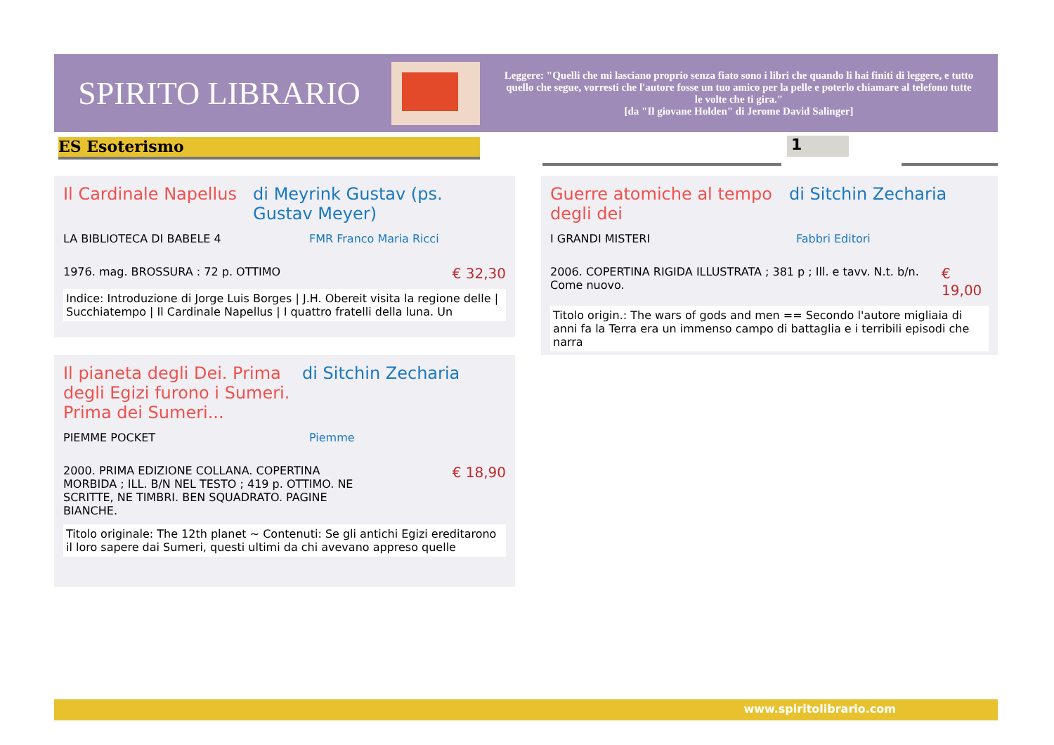SPIRITO LIBRARIO
Leggere: "Quelli che mi lasciano proprio senza fiato sono i libri che quando li hai finiti di leggere, e tutto quello che segue, vorresti che l'autore fosse un tuo amico per la pelle e poterlo chiamare al telefono tutte le volte che ti gira."
[da "Il giovane Holden" di Jerome David Salinger]
ES Esoterismo 1
Il Cardinale Napellus di Meyrink Gustav (ps. Gustav Meyer)
LA BIBLIOTECA DI BABELE 4 FMR Franco Maria Ricci
1976. mag. BROSSURA : 72 p. OTTIMO € 32,30
Indice: Introduzione di Jorge Luis Borges | J.H. Obereit visita la regione delle | Succhiatempo | Il Cardinale Napellus | I quattro fratelli della luna. Un
Guerre atomiche al tempo degli dei
di Sitchin Zecharia
I GRANDI MISTERI Fabbri Editori
2006. COPERTINA RIGIDA ILLUSTRATA ; 381 p ; Ill. e tavv. N.t. b/n. Come nuovo. € 19,00
Titolo origin.: The wars of gods and men == Secondo l'autore migliaia di anni fa la Terra era un immenso campo di battaglia e i terribili episodi che narra
Il pianeta degli Dei. Prima degli Egizi furono i Sumeri. Prima dei Sumeri...
di Sitchin Zecharia
PIEMME POCKET Piemme
2000. PRIMA EDIZIONE COLLANA. COPERTINA MORBIDA ; ILL. B/N NEL TESTO ; 419 p. OTTIMO. NE SCRITTE, NE TIMBRI. BEN SQUADRATO. PAGINE BIANCHE. € 18,90
Titolo originale: The 12th planet ~ Contenuti: Se gli antichi Egizi ereditarono il loro sapere dai Sumeri, questi ultimi da chi avevano appreso quelle
www.spiritolibrario.com